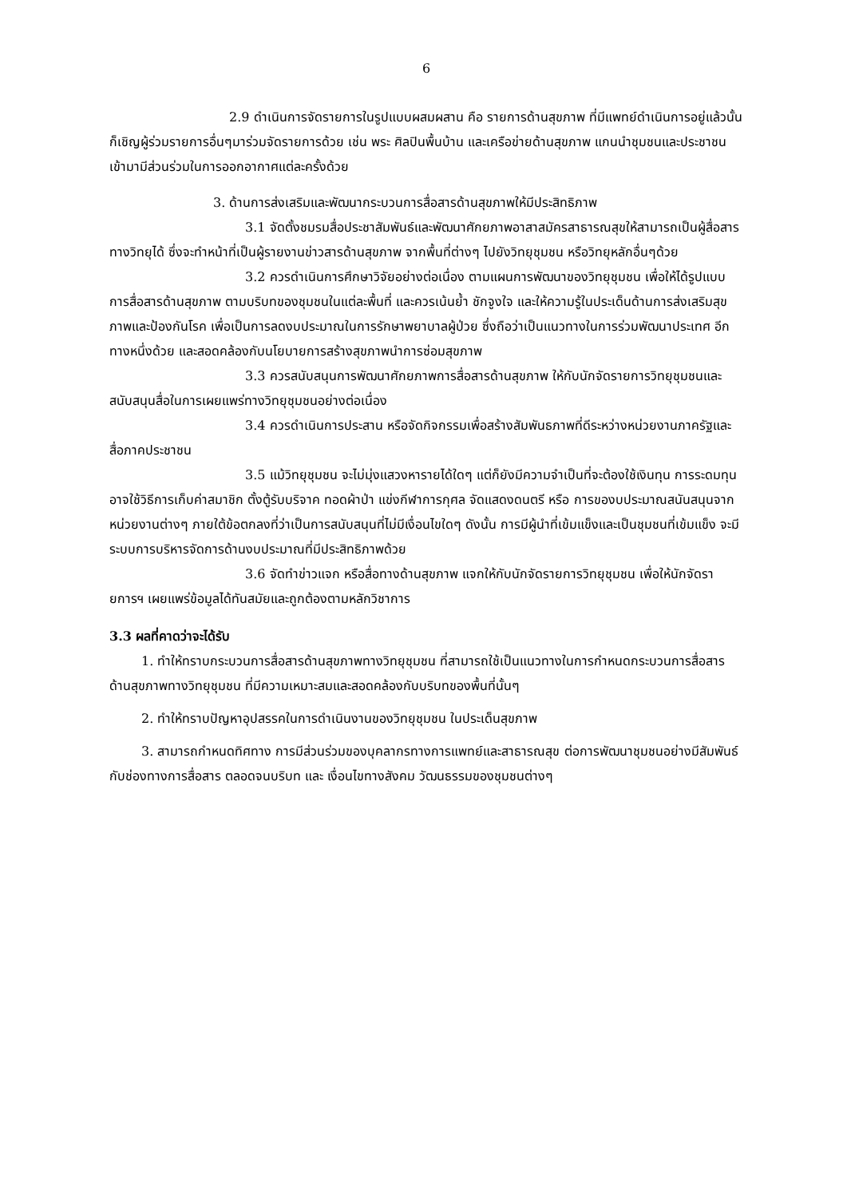6
2.9 ดำเนินการจัดรายการในรูปแบบผสมผสาน คือ รายการด้านสุขภาพ ที่มีแพทย์ดำเนินการอยู่แล้วนั้น ก็เชิญผู้ร่วมรายการอื่นๆมาร่วมจัดรายการด้วย เช่น พระ ศิลปินพื้นบ้าน และเครือข่ายด้านสุขภาพ แกนนำชุมชนและประชาชนเข้ามามีส่วนร่วมในการออกอากาศแต่ละครั้งด้วย
3. ด้านการส่งเสริมและพัฒนากระบวนการสื่อสารด้านสุขภาพให้มีประสิทธิภาพ
3.1 จัดตั้งชมรมสื่อประชาสัมพันธ์และพัฒนาศักยภาพอาสาสมัครสาธารณสุขให้สามารถเป็นผู้สื่อสารทางวิทยุได้ ซึ่งจะทำหน้าที่เป็นผู้รายงานข่าวสารด้านสุขภาพ จากพื้นที่ต่างๆ ไปยังวิทยุชุมชน หรือวิทยุหลักอื่นๆด้วย
3.2 ควรดำเนินการศึกษาวิจัยอย่างต่อเนื่อง ตามแผนการพัฒนาของวิทยุชุมชน เพื่อให้ได้รูปแบบการสื่อสารด้านสุขภาพ ตามบริบทของชุมชนในแต่ละพื้นที่ และควรเน้นย้ำ ชักจูงใจ และให้ความรู้ในประเด็นด้านการส่งเสริมสุขภาพและป้องกันโรค เพื่อเป็นการลดงบประมาณในการรักษาพยาบาลผู้ป่วย ซึ่งถือว่าเป็นแนวทางในการร่วมพัฒนาประเทศ อีกทางหนึ่งด้วย และสอดคล้องกับนโยบายการสร้างสุขภาพนำการซ่อมสุขภาพ
3.3 ควรสนับสนุนการพัฒนาศักยภาพการสื่อสารด้านสุขภาพ ให้กับนักจัดรายการวิทยุชุมชนและสนับสนุนสื่อในการเผยแพร่ทางวิทยุชุมชนอย่างต่อเนื่อง
3.4 ควรดำเนินการประสาน หรือจัดกิจกรรมเพื่อสร้างสัมพันธภาพที่ดีระหว่างหน่วยงานภาครัฐและสื่อภาคประชาชน
3.5 แม้วิทยุชุมชน จะไม่มุ่งแสวงหารายได้ใดๆ แต่ก็ยังมีความจำเป็นที่จะต้องใช้เงินทุน การระดมทุน อาจใช้วิธีการเก็บค่าสมาชิก ตั้งตู้รับบริจาค ทอดผ้าป่า แข่งกีฬาการกุศล จัดแสดงดนตรี หรือ การของบประมาณสนันสนุนจากหน่วยงานต่างๆ ภายใต้ข้อตกลงที่ว่าเป็นการสนับสนุนที่ไม่มีเงื่อนไขใดๆ ดังนั้น การมีผู้นำที่เข้มแข็งและเป็นชุมชนที่เข้มแข็ง จะมีระบบการบริหารจัดการด้านงบประมาณที่มีประสิทธิภาพด้วย
3.6 จัดทำข่าวแจก หรือสื่อทางด้านสุขภาพ แจกให้กับนักจัดรายการวิทยุชุมชน เพื่อให้นักจัดรายการฯ เผยแพร่ข้อมูลได้ทันสมัยและถูกต้องตามหลักวิชาการ
3.3 ผลที่คาดว่าจะได้รับ
1. ทำให้ทราบกระบวนการสื่อสารด้านสุขภาพทางวิทยุชุมชน ที่สามารถใช้เป็นแนวทางในการกำหนดกระบวนการสื่อสารด้านสุขภาพทางวิทยุชุมชน ที่มีความเหมาะสมและสอดคล้องกับบริบทของพื้นที่นั้นๆ
2. ทำให้ทราบปัญหาอุปสรรคในการดำเนินงานของวิทยุชุมชน ในประเด็นสุขภาพ
3. สามารถกำหนดทิศทาง การมีส่วนร่วมของบุคลากรทางการแพทย์และสาธารณสุข ต่อการพัฒนาชุมชนอย่างมีสัมพันธ์กับช่องทางการสื่อสาร ตลอดจนบริบท และ เงื่อนไขทางสังคม วัฒนธรรมของชุมชนต่างๆ